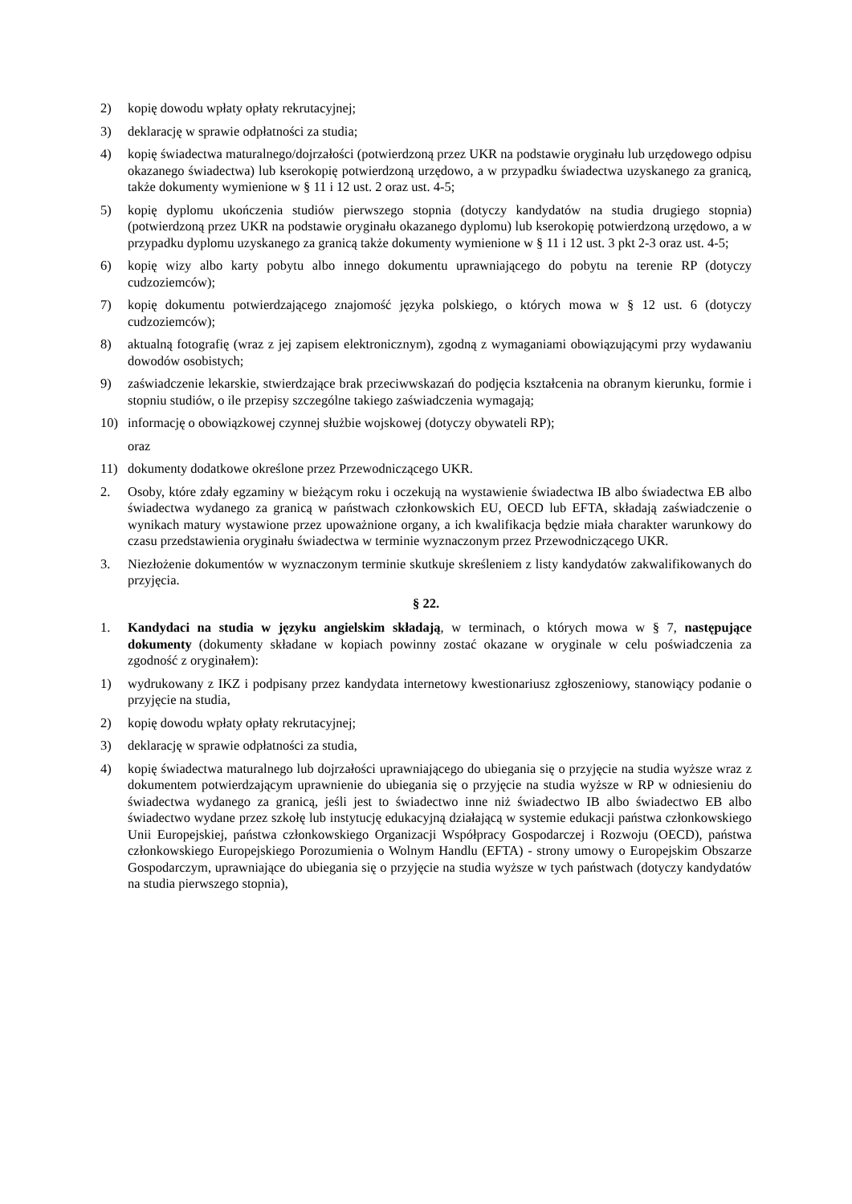2) kopię dowodu wpłaty opłaty rekrutacyjnej;
3) deklarację w sprawie odpłatności za studia;
4) kopię świadectwa maturalnego/dojrzałości (potwierdzoną przez UKR na podstawie oryginału lub urzędowego odpisu okazanego świadectwa) lub kserokopię potwierdzoną urzędowo, a w przypadku świadectwa uzyskanego za granicą, także dokumenty wymienione w § 11 i 12 ust. 2 oraz ust. 4-5;
5) kopię dyplomu ukończenia studiów pierwszego stopnia (dotyczy kandydatów na studia drugiego stopnia) (potwierdzoną przez UKR na podstawie oryginału okazanego dyplomu) lub kserokopię potwierdzoną urzędowo, a w przypadku dyplomu uzyskanego za granicą także dokumenty wymienione w § 11 i 12 ust. 3 pkt 2-3 oraz ust. 4-5;
6) kopię wizy albo karty pobytu albo innego dokumentu uprawniającego do pobytu na terenie RP (dotyczy cudzoziemców);
7) kopię dokumentu potwierdzającego znajomość języka polskiego, o których mowa w § 12 ust. 6 (dotyczy cudzoziemców);
8) aktualną fotografię (wraz z jej zapisem elektronicznym), zgodną z wymaganiami obowiązującymi przy wydawaniu dowodów osobistych;
9) zaświadczenie lekarskie, stwierdzające brak przeciwwskazań do podjęcia kształcenia na obranym kierunku, formie i stopniu studiów, o ile przepisy szczególne takiego zaświadczenia wymagają;
10) informację o obowiązkowej czynnej służbie wojskowej (dotyczy obywateli RP);
oraz
11) dokumenty dodatkowe określone przez Przewodniczącego UKR.
2. Osoby, które zdały egzaminy w bieżącym roku i oczekują na wystawienie świadectwa IB albo świadectwa EB albo świadectwa wydanego za granicą w państwach członkowskich EU, OECD lub EFTA, składają zaświadczenie o wynikach matury wystawione przez upoważnione organy, a ich kwalifikacja będzie miała charakter warunkowy do czasu przedstawienia oryginału świadectwa w terminie wyznaczonym przez Przewodniczącego UKR.
3. Niezłożenie dokumentów w wyznaczonym terminie skutkuje skreśleniem z listy kandydatów zakwalifikowanych do przyjęcia.
§ 22.
1. Kandydaci na studia w języku angielskim składają, w terminach, o których mowa w § 7, następujące dokumenty (dokumenty składane w kopiach powinny zostać okazane w oryginale w celu poświadczenia za zgodność z oryginałem):
1) wydrukowany z IKZ i podpisany przez kandydata internetowy kwestionariusz zgłoszeniowy, stanowiący podanie o przyjęcie na studia,
2) kopię dowodu wpłaty opłaty rekrutacyjnej;
3) deklarację w sprawie odpłatności za studia,
4) kopię świadectwa maturalnego lub dojrzałości uprawniającego do ubiegania się o przyjęcie na studia wyższe wraz z dokumentem potwierdzającym uprawnienie do ubiegania się o przyjęcie na studia wyższe w RP w odniesieniu do świadectwa wydanego za granicą, jeśli jest to świadectwo inne niż świadectwo IB albo świadectwo EB albo świadectwo wydane przez szkołę lub instytucję edukacyjną działającą w systemie edukacji państwa członkowskiego Unii Europejskiej, państwa członkowskiego Organizacji Współpracy Gospodarczej i Rozwoju (OECD), państwa członkowskiego Europejskiego Porozumienia o Wolnym Handlu (EFTA) - strony umowy o Europejskim Obszarze Gospodarczym, uprawniające do ubiegania się o przyjęcie na studia wyższe w tych państwach (dotyczy kandydatów na studia pierwszego stopnia),